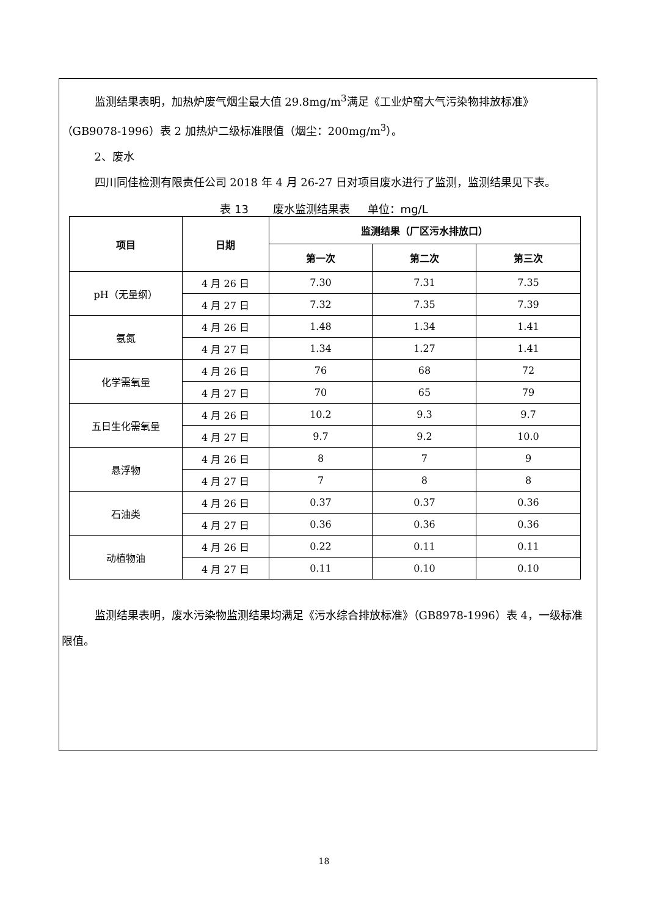监测结果表明，加热炉废气烟尘最大值 29.8mg/m<sup>3</sup>满足《工业炉窑大气污染物排放标准》（GB9078-1996）表 2 加热炉二级标准限值（烟尘：200mg/m<sup>3</sup>）。
2、废水
四川同佳检测有限责任公司 2018 年 4 月 26-27 日对项目废水进行了监测，监测结果见下表。
表 13 废水监测结果表 单位：mg/L
| 项目 | 日期 | 监测结果（厂区污水排放口） | | |
| --- | --- | --- | --- | --- |
| | | 第一次 | 第二次 | 第三次 |
| pH（无量纲） | 4 月 26 日 | 7.30 | 7.31 | 7.35 |
| | 4 月 27 日 | 7.32 | 7.35 | 7.39 |
| 氨氮 | 4 月 26 日 | 1.48 | 1.34 | 1.41 |
| | 4 月 27 日 | 1.34 | 1.27 | 1.41 |
| 化学需氧量 | 4 月 26 日 | 76 | 68 | 72 |
| | 4 月 27 日 | 70 | 65 | 79 |
| 五日生化需氧量 | 4 月 26 日 | 10.2 | 9.3 | 9.7 |
| | 4 月 27 日 | 9.7 | 9.2 | 10.0 |
| 悬浮物 | 4 月 26 日 | 8 | 7 | 9 |
| | 4 月 27 日 | 7 | 8 | 8 |
| 石油类 | 4 月 26 日 | 0.37 | 0.37 | 0.36 |
| | 4 月 27 日 | 0.36 | 0.36 | 0.36 |
| 动植物油 | 4 月 26 日 | 0.22 | 0.11 | 0.11 |
| | 4 月 27 日 | 0.11 | 0.10 | 0.10 |
监测结果表明，废水污染物监测结果均满足《污水综合排放标准》（GB8978-1996）表 4，一级标准限值。
18